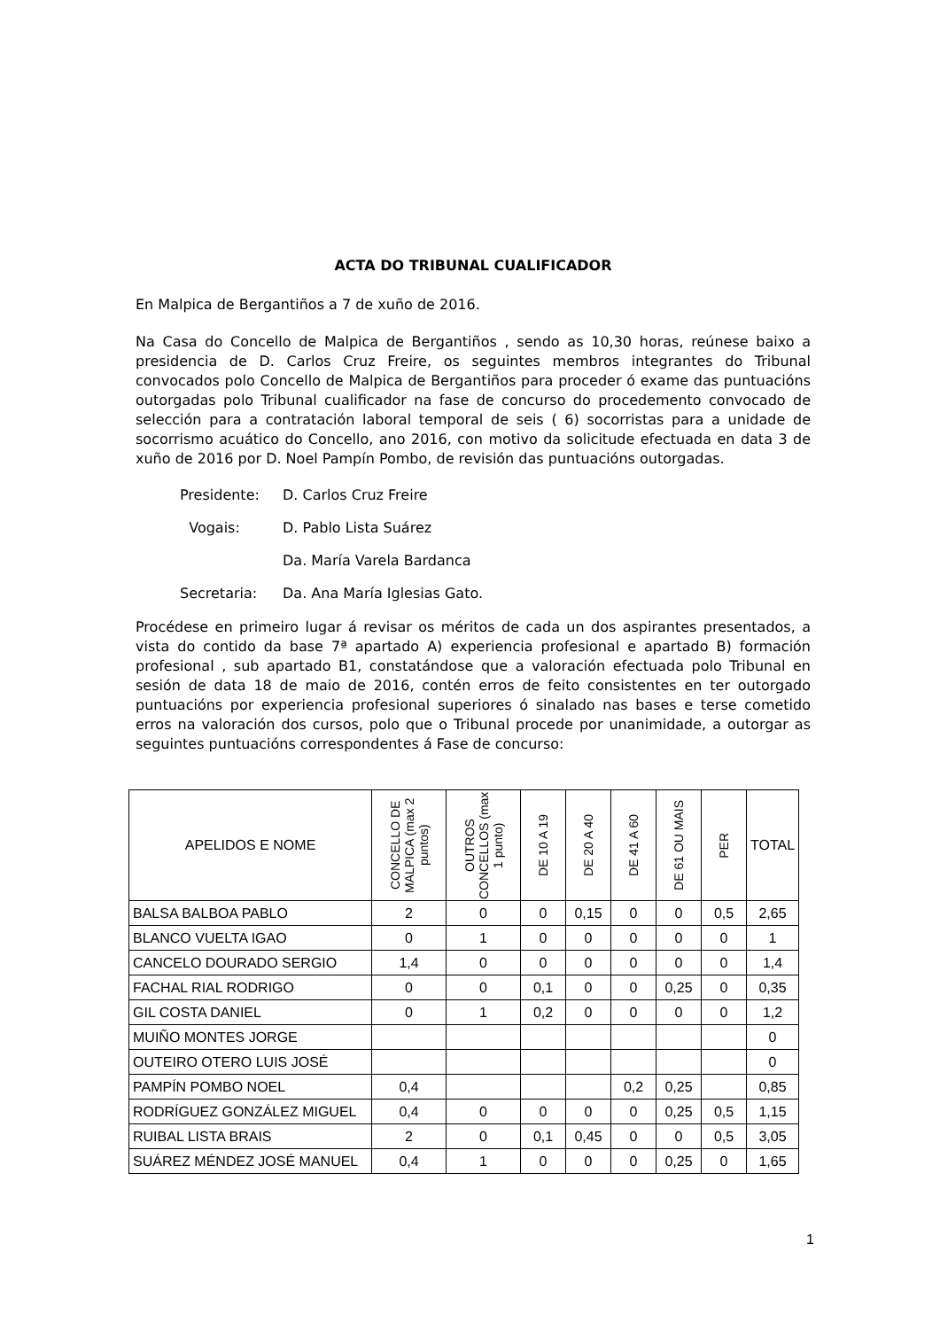ACTA DO TRIBUNAL CUALIFICADOR
En Malpica de Bergantiños a 7 de xuño de 2016.
Na Casa do Concello de Malpica de Bergantiños , sendo as 10,30 horas, reúnese baixo a presidencia de D. Carlos Cruz Freire, os seguintes membros integrantes do Tribunal convocados polo Concello de Malpica de Bergantiños para proceder ó exame das puntuacións outorgadas polo Tribunal cualificador na fase de concurso do procedemento convocado de selección para a contratación laboral temporal de seis ( 6) socorristas para a unidade de socorrismo acuático do Concello, ano 2016, con motivo da solicitude efectuada en data 3 de xuño de 2016 por D. Noel Pampín Pombo, de revisión das puntuacións outorgadas.
Presidente: D. Carlos Cruz Freire
Vogais: D. Pablo Lista Suárez
Da. María Varela Bardanca
Secretaria: Da. Ana María Iglesias Gato.
Procédese en primeiro lugar á revisar os méritos de cada un dos aspirantes presentados, a vista do contido da base 7ª apartado A) experiencia profesional e apartado B) formación profesional , sub apartado B1, constatándose que a valoración efectuada polo Tribunal en sesión de data 18 de maio de 2016, contén erros de feito consistentes en ter outorgado puntuacións por experiencia profesional superiores ó sinalado nas bases e terse cometido erros na valoración dos cursos, polo que o Tribunal procede por unanimidade, a outorgar as seguintes puntuacións correspondentes á Fase de concurso:
| APELIDOS E NOME | CONCELLO DE MALPICA (max 2 puntos) | OUTROS CONCELLOS (max 1 punto) | DE 10 A 19 | DE 20 A 40 | DE 41 A 60 | DE 61 OU MAIS | PER | TOTAL |
| --- | --- | --- | --- | --- | --- | --- | --- | --- |
| BALSA BALBOA PABLO | 2 | 0 | 0 | 0,15 | 0 | 0 | 0,5 | 2,65 |
| BLANCO VUELTA IGAO | 0 | 1 | 0 | 0 | 0 | 0 | 0 | 1 |
| CANCELO DOURADO SERGIO | 1,4 | 0 | 0 | 0 | 0 | 0 | 0 | 1,4 |
| FACHAL RIAL RODRIGO | 0 | 0 | 0,1 | 0 | 0 | 0,25 | 0 | 0,35 |
| GIL COSTA DANIEL | 0 | 1 | 0,2 | 0 | 0 | 0 | 0 | 1,2 |
| MUIÑO MONTES JORGE | | | | | | | | 0 |
| OUTEIRO OTERO LUIS JOSÉ | | | | | | | | 0 |
| PAMPÍN POMBO NOEL | 0,4 | | | | 0,2 | 0,25 | | 0,85 |
| RODRÍGUEZ GONZÁLEZ MIGUEL | 0,4 | 0 | 0 | 0 | 0 | 0,25 | 0,5 | 1,15 |
| RUIBAL LISTA BRAIS | 2 | 0 | 0,1 | 0,45 | 0 | 0 | 0,5 | 3,05 |
| SUÁREZ MÉNDEZ JOSÉ MANUEL | 0,4 | 1 | 0 | 0 | 0 | 0,25 | 0 | 1,65 |
1